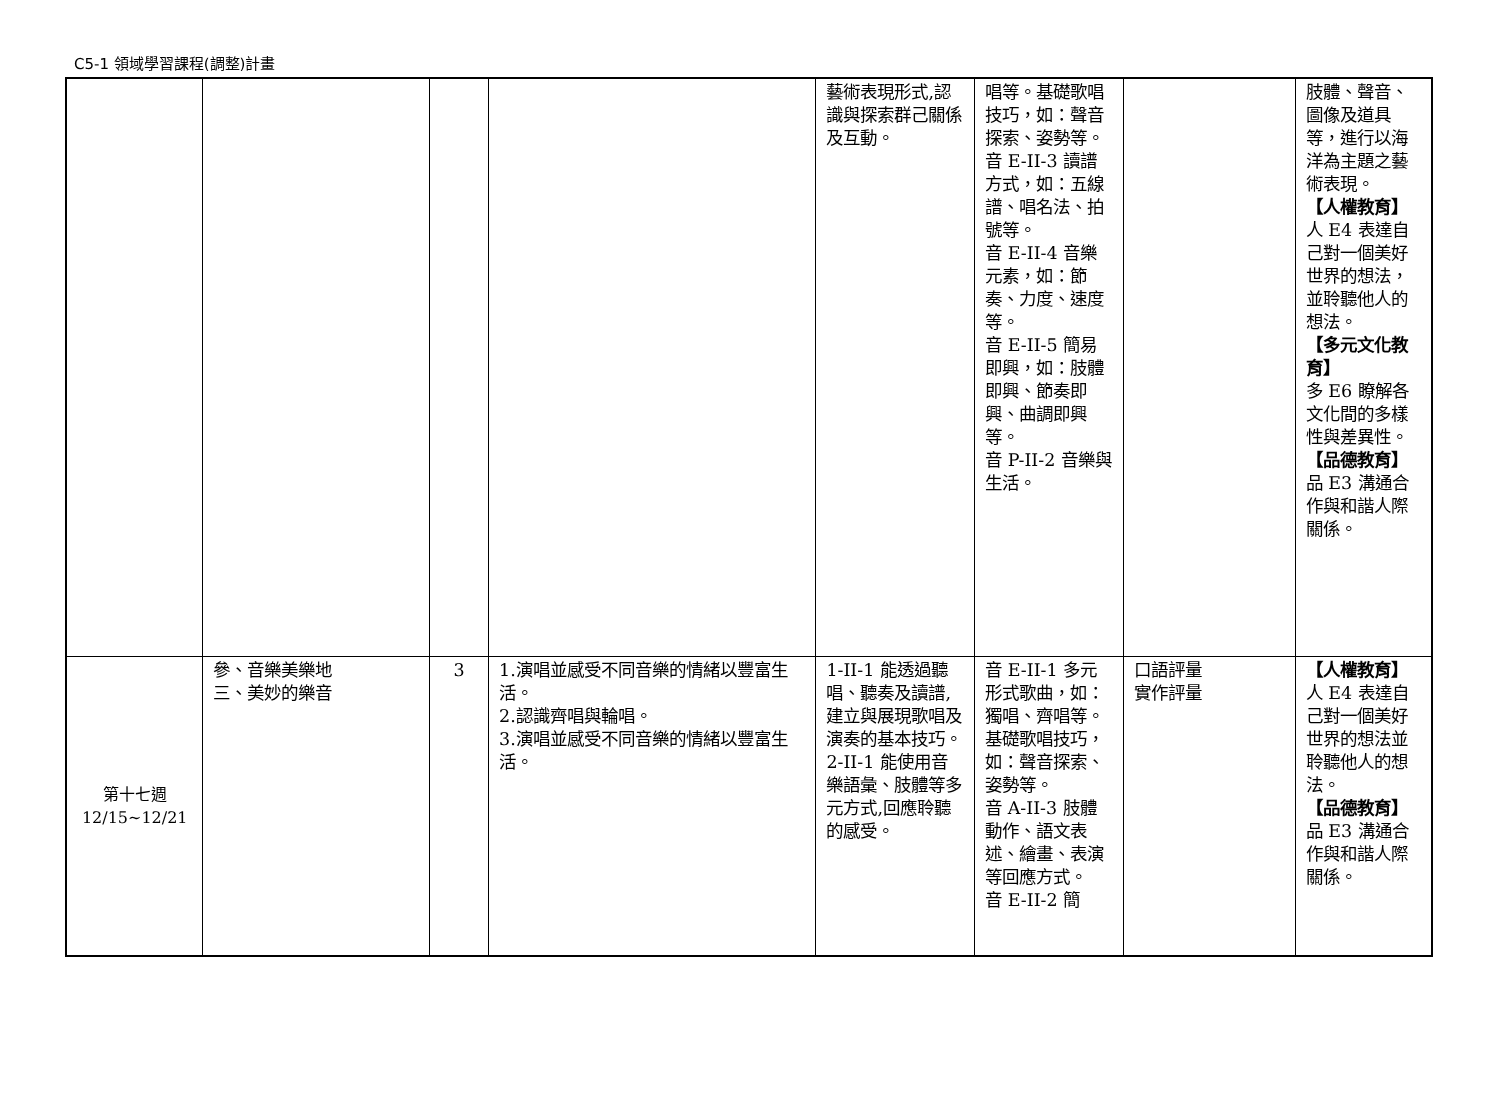C5-1 領域學習課程(調整)計畫
| | | | | 藝術表現形式,認識與探索群己關係及互動。 | 唱等。基礎歌唱技巧，如：聲音探索、姿勢等。 音 E-II-3 讀譜方式，如：五線譜、唱名法、拍號等。 音 E-II-4 音樂元素，如：節奏、力度、速度等。 音 E-II-5 簡易即興，如：肢體即興、節奏即興、曲調即興等。 音 P-II-2 音樂與生活。 | | 肢體、聲音、圖像及道具等，進行以海洋為主題之藝術表現。 【人權教育】 人 E4 表達自己對一個美好世界的想法，並聆聽他人的想法。 【多元文化教育】 多 E6 瞭解各文化間的多樣性與差異性。 【品德教育】 品 E3 溝通合作與和諧人際關係。 |
| 第十七週 12/15~12/21 | 參、音樂美樂地 三、美妙的樂音 | 3 | 1.演唱並感受不同音樂的情緒以豐富生活。 2.認識齊唱與輪唱。 3.演唱並感受不同音樂的情緒以豐富生活。 | 1-II-1 能透過聽唱、聽奏及讀譜,建立與展現歌唱及演奏的基本技巧。 2-II-1 能使用音樂語彙、肢體等多元方式,回應聆聽的感受。 | 音 E-II-1 多元形式歌曲，如：獨唱、齊唱等。基礎歌唱技巧，如：聲音探索、姿勢等。 音 A-II-3 肢體動作、語文表述、繪畫、表演等回應方式。 音 E-II-2 簡 | 口語評量 實作評量 | 【人權教育】 人 E4 表達自己對一個美好世界的想法並聆聽他人的想法。 【品德教育】 品 E3 溝通合作與和諧人際關係。 |